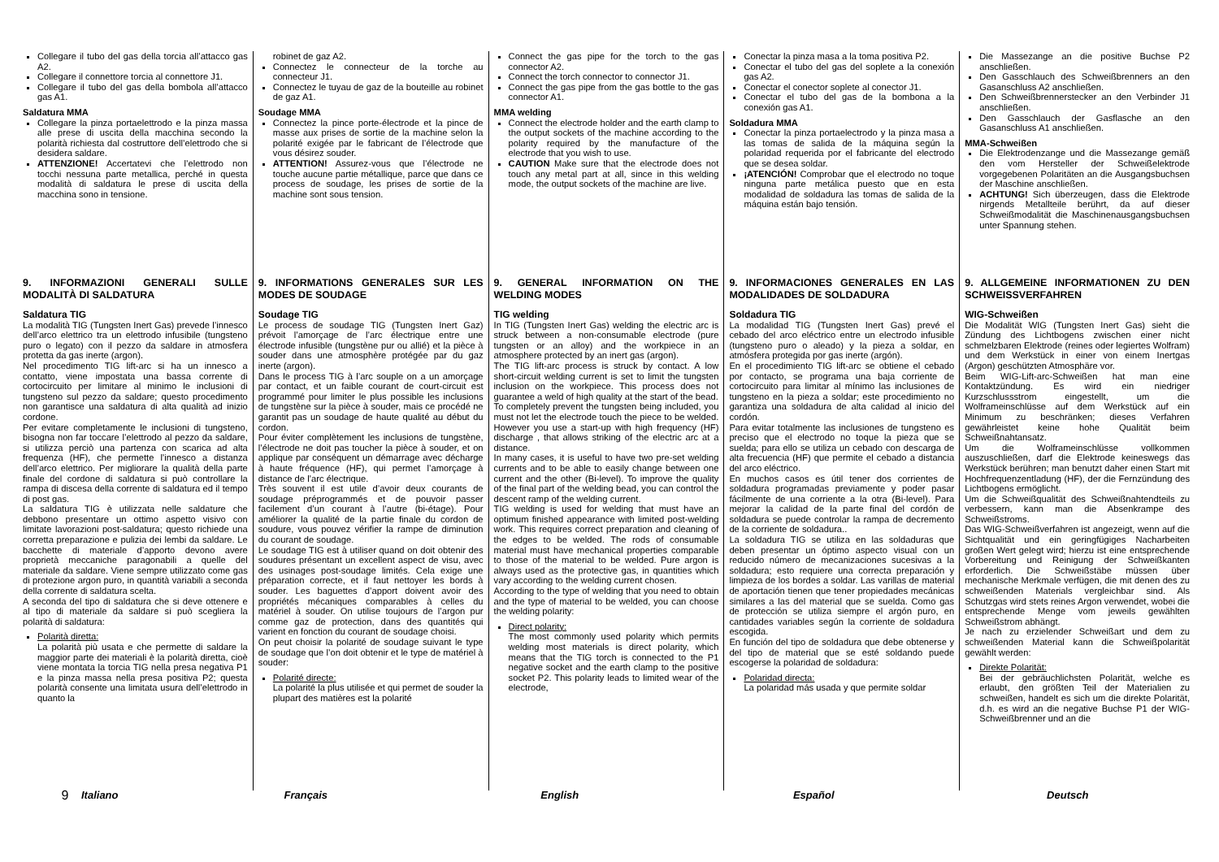Collegare il tubo del gas della torcia all’attacco gas A2.
Collegare il connettore torcia al connettore J1.
Collegare il tubo del gas della bombola all’attacco gas A1.
Saldatura MMA
Collegare la pinza portaelettrodo e la pinza massa alle prese di uscita della macchina secondo la polarità richiesta dal costruttore dell’elettrodo che si desidera saldare.
ATTENZIONE! Accertatevi che l’elettrodo non tocchi nessuna parte metallica, perché in questa modalità di saldatura le prese di uscita della macchina sono in tensione.
9. INFORMAZIONI GENERALI SULLE MODALITÀ DI SALDATURA
Saldatura TIG
La modalità TIG (Tungsten Inert Gas) prevede l’innesco dell’arco elettrico tra un elettrodo infusibile (tungsteno puro o legato) con il pezzo da saldare in atmosfera protetta da gas inerte (argon).
Nel procedimento TIG lift-arc si ha un innesco a contatto, viene impostata una bassa corrente di cortocircuito per limitare al minimo le inclusioni di tungsteno sul pezzo da saldare; questo procedimento non garantisce una saldatura di alta qualità ad inizio cordone.
Per evitare completamente le inclusioni di tungsteno, bisogna non far toccare l’elettrodo al pezzo da saldare, si utilizza perciò una partenza con scarica ad alta frequenza (HF), che permette l’innesco a distanza dell’arco elettrico. Per migliorare la qualità della parte finale del cordone di saldatura si può controllare la rampa di discesa della corrente di saldatura ed il tempo di post gas.
La saldatura TIG è utilizzata nelle saldature che debbono presentare un ottimo aspetto visivo con limitate lavorazioni post-saldatura; questo richiede una corretta preparazione e pulizia dei lembi da saldare. Le bacchette di materiale d’apporto devono avere proprietà meccaniche paragonabili a quelle del materiale da saldare. Viene sempre utilizzato come gas di protezione argon puro, in quantità variabili a seconda della corrente di saldatura scelta.
A seconda del tipo di saldatura che si deve ottenere e al tipo di materiale da saldare si può scegliera la polarità di saldatura:
Polarità diretta:
La polarità più usata e che permette di saldare la maggior parte dei materiali è la polarità diretta, cioè viene montata la torcia TIG nella presa negativa P1 e la pinza massa nella presa positiva P2; questa polarità consente una limitata usura dell’elettrodo in quanto la
robinet de gaz A2.
Connectez le connecteur de la torche au connecteur J1.
Connectez le tuyau de gaz de la bouteille au robinet de gaz A1.
Soudage MMA
Connectez la pince porte-électrode et la pince de masse aux prises de sortie de la machine selon la polarité exigée par le fabricant de l’électrode que vous désirez souder.
ATTENTION! Assurez-vous que l’électrode ne touche aucune partie métallique, parce que dans ce process de soudage, les prises de sortie de la machine sont sous tension.
9. INFORMATIONS GENERALES SUR LES MODES DE SOUDAGE
Soudage TIG
Le process de soudage TIG (Tungsten Inert Gaz) prévoit l’amorçage de l’arc électrique entre une électrode infusible (tungstène pur ou allié) et la pièce à souder dans une atmosphère protégée par du gaz inerte (argon).
Dans le process TIG à l’arc souple on a un amorçage par contact, et un faible courant de court-circuit est programmé pour limiter le plus possible les inclusions de tungstène sur la pièce à souder, mais ce procédé ne garantit pas un soudage de haute qualité au début du cordon.
Pour éviter complètement les inclusions de tungstène, l’électrode ne doit pas toucher la pièce à souder, et on applique par conséquent un démarrage avec décharge à haute fréquence (HF), qui permet l’amorçage à distance de l’arc électrique.
Très souvent il est utile d’avoir deux courants de soudage préprogrammés et de pouvoir passer facilement d’un courant à l’autre (bi-étage). Pour améliorer la qualité de la partie finale du cordon de soudure, vous pouvez vérifier la rampe de diminution du courant de soudage.
Le soudage TIG est à utiliser quand on doit obtenir des soudures présentant un excellent aspect de visu, avec des usinages post-soudage limités. Cela exige une préparation correcte, et il faut nettoyer les bords à souder. Les baguettes d’apport doivent avoir des propriétés mécaniques comparables à celles du matériel à souder. On utilise toujours de l’argon pur comme gaz de protection, dans des quantités qui varient en fonction du courant de soudage choisi.
On peut choisir la polarité de soudage suivant le type de soudage que l’on doit obtenir et le type de matériel à souder:
Polarité directe:
La polarité la plus utilisée et qui permet de souder la plupart des matières est la polarité
Connect the gas pipe for the torch to the gas connector A2.
Connect the torch connector to connector J1.
Connect the gas pipe from the gas bottle to the gas connector A1.
MMA welding
Connect the electrode holder and the earth clamp to the output sockets of the machine according to the polarity required by the manufacture of the electrode that you wish to use.
CAUTION Make sure that the electrode does not touch any metal part at all, since in this welding mode, the output sockets of the machine are live.
9. GENERAL INFORMATION ON THE WELDING MODES
TIG welding
In TIG (Tungsten Inert Gas) welding the electric arc is struck between a non-consumable electrode (pure tungsten or an alloy) and the workpiece in an atmosphere protected by an inert gas (argon).
The TIG lift-arc process is struck by contact. A low short-circuit welding current is set to limit the tungsten inclusion on the workpiece. This process does not guarantee a weld of high quality at the start of the bead.
To completely prevent the tungsten being included, you must not let the electrode touch the piece to be welded. However you use a start-up with high frequency (HF) discharge , that allows striking of the electric arc at a distance.
In many cases, it is useful to have two pre-set welding currents and to be able to easily change between one current and the other (Bi-level). To improve the quality of the final part of the welding bead, you can control the descent ramp of the welding current.
TIG welding is used for welding that must have an optimum finished appearance with limited post-welding work. This requires correct preparation and cleaning of the edges to be welded. The rods of consumable material must have mechanical properties comparable to those of the material to be welded. Pure argon is always used as the protective gas, in quantities which vary according to the welding current chosen.
According to the type of welding that you need to obtain and the type of material to be welded, you can choose the welding polarity:
Direct polarity:
The most commonly used polarity which permits welding most materials is direct polarity, which means that the TIG torch is connected to the P1 negative socket and the earth clamp to the positive socket P2. This polarity leads to limited wear of the electrode,
Conectar la pinza masa a la toma positiva P2.
Conectar el tubo del gas del soplete a la conexión gas A2.
Conectar el conector soplete al conector J1.
Conectar el tubo del gas de la bombona a la conexión gas A1.
Soldadura MMA
Conectar la pinza portaelectrodo y la pinza masa a las tomas de salida de la máquina según la polaridad requerida por el fabricante del electrodo que se desea soldar.
¡ATENCIÓN! Comprobar que el electrodo no toque ninguna parte metálica puesto que en esta modalidad de soldadura las tomas de salida de la máquina están bajo tensión.
9. INFORMACIONES GENERALES EN LAS MODALIDADES DE SOLDADURA
Soldadura TIG
La modalidad TIG (Tungsten Inert Gas) prevé el cebado del arco eléctrico entre un electrodo infusible (tungsteno puro o aleado) y la pieza a soldar, en atmósfera protegida por gas inerte (argón).
En el procedimiento TIG lift-arc se obtiene el cebado por contacto, se programa una baja corriente de cortocircuito para limitar al mínimo las inclusiones de tungsteno en la pieza a soldar; este procedimiento no garantiza una soldadura de alta calidad al inicio del cordón.
Para evitar totalmente las inclusiones de tungsteno es preciso que el electrodo no toque la pieza que se suelda; para ello se utiliza un cebado con descarga de alta frecuencia (HF) que permite el cebado a distancia del arco eléctrico.
En muchos casos es útil tener dos corrientes de soldadura programadas previamente y poder pasar fácilmente de una corriente a la otra (Bi-level). Para mejorar la calidad de la parte final del cordón de soldadura se puede controlar la rampa de decremento de la corriente de soldadura..
La soldadura TIG se utiliza en las soldaduras que deben presentar un óptimo aspecto visual con un reducido número de mecanizaciones sucesivas a la soldadura; esto requiere una correcta preparación y limpieza de los bordes a soldar. Las varillas de material de aportación tienen que tener propiedades mecánicas similares a las del material que se suelda. Como gas de protección se utiliza siempre el argón puro, en cantidades variables según la corriente de soldadura escogida.
En función del tipo de soldadura que debe obtenerse y del tipo de material que se esté soldando puede escogerse la polaridad de soldadura:
Polaridad directa:
La polaridad más usada y que permite soldar
Die Massezange an die positive Buchse P2 anschließen.
Den Gasschlauch des Schweißbrenners an den Gasanschluss A2 anschließen.
Den Schweißbrennerstecker an den Verbinder J1 anschließen.
Den Gasschlauch der Gasflasche an den Gasanschluss A1 anschließen.
MMA-Schweißen
Die Elektrodenzange und die Massezange gemäß den vom Hersteller der Schweißelektrode vorgegebenen Polaritäten an die Ausgangsbuchsen der Maschine anschließen.
ACHTUNG! Sich überzeugen, dass die Elektrode nirgends Metallteile berührt, da auf dieser Schweißmodalität die Maschinenausgangsbuchsen unter Spannung stehen.
9. ALLGEMEINE INFORMATIONEN ZU DEN SCHWEISSVERFAHREN
WIG-Schweißen
Die Modalität WIG (Tungsten Inert Gas) sieht die Zündung des Lichtbogens zwischen einer nicht schmelzbaren Elektrode (reines oder legiertes Wolfram) und dem Werkstück in einer von einem Inertgas (Argon) geschützten Atmosphäre vor.
Beim WIG-Lift-arc-Schweißen hat man eine Kontaktzündung. Es wird ein niedriger Kurzschlussstrom eingestellt, um die Wolframeinschlüsse auf dem Werkstück auf ein Minimum zu beschränken; dieses Verfahren gewährleistet keine hohe Qualität beim Schweißnahtansatz.
Um die Wolframeinschlüsse vollkommen auszuschließen, darf die Elektrode keineswegs das Werkstück berühren; man benutzt daher einen Start mit Hochfrequenzentladung (HF), der die Fernzündung des Lichtbogens ermöglicht.
Um die Schweißqualität des Schweißnahtendteils zu verbessern, kann man die Absenkrampe des Schweißstroms.
Das WIG-Schweißverfahren ist angezeigt, wenn auf die Sichtqualität und ein geringfügiges Nacharbeiten großen Wert gelegt wird; hierzu ist eine entsprechende Vorbereitung und Reinigung der Schweißkanten erforderlich. Die Schweißstäbe müssen über mechanische Merkmale verfügen, die mit denen des zu schweißenden Materials vergleichbar sind. Als Schutzgas wird stets reines Argon verwendet, wobei die entsprechende Menge vom jeweils gewählten Schweißstrom abhängt.
Je nach zu erzielender Schweißart und dem zu schweißenden Material kann die Schweißpolarität gewählt werden:
Direkte Polarität:
Bei der gebräuchlichsten Polarität, welche es erlaubt, den größten Teil der Materialien zu schweißen, handelt es sich um die direkte Polarität, d.h. es wird an die negative Buchse P1 der WIG-Schweißbrenner und an die
9 Italiano Français English Español Deutsch